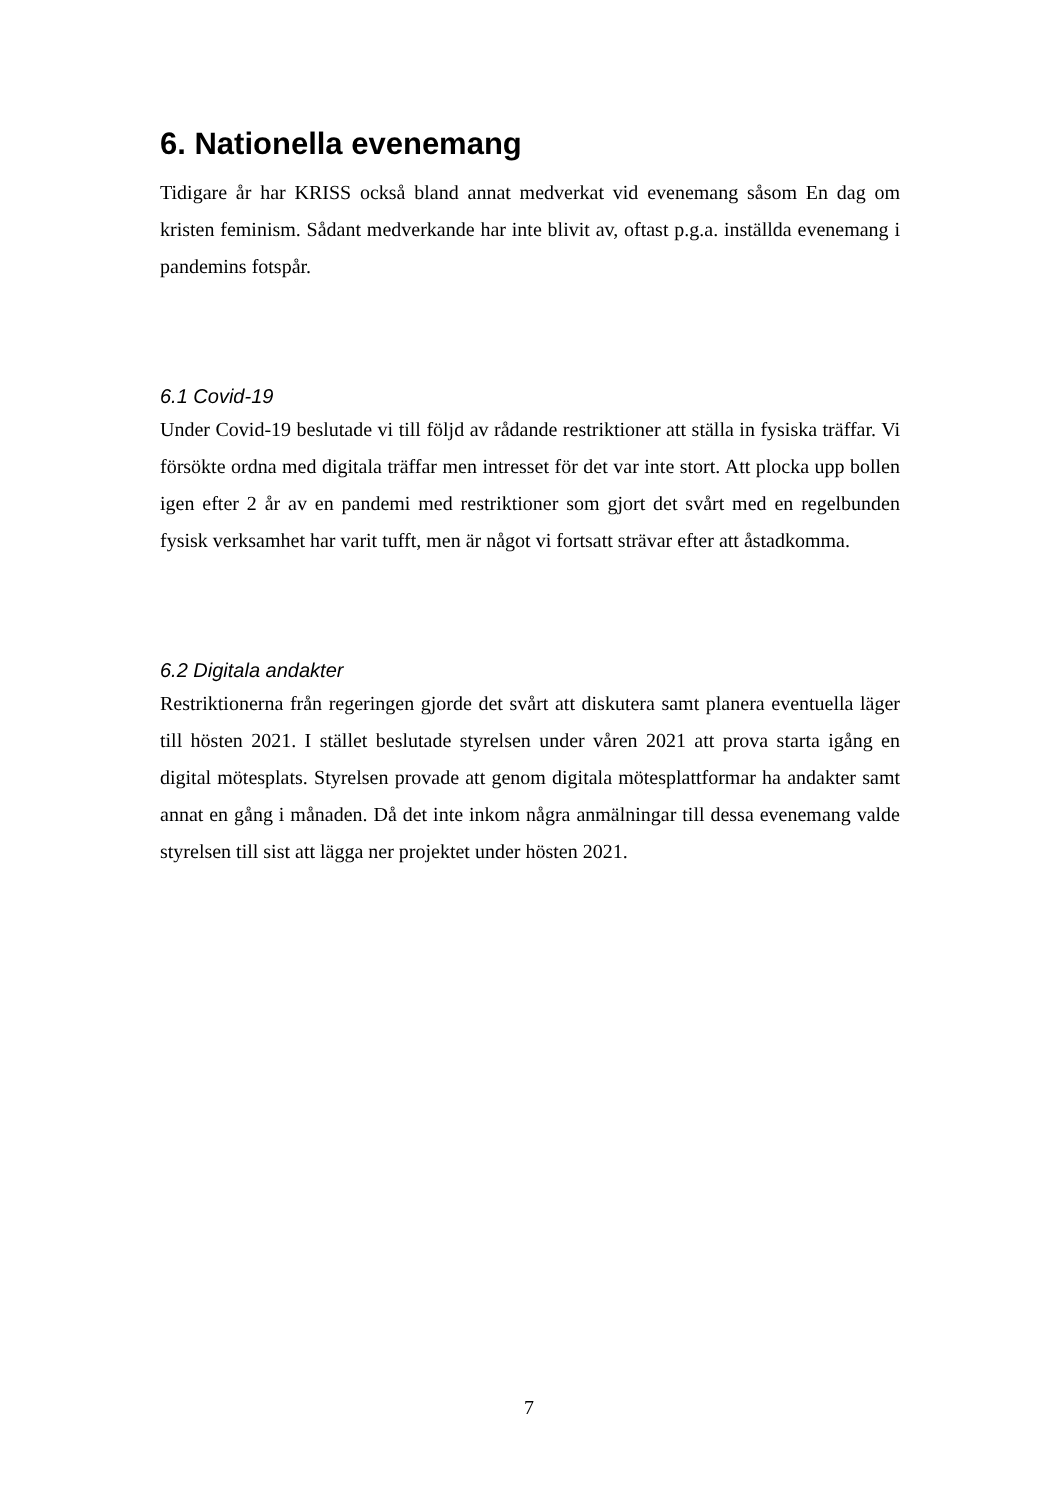6. Nationella evenemang
Tidigare år har KRISS också bland annat medverkat vid evenemang såsom En dag om kristen feminism. Sådant medverkande har inte blivit av, oftast p.g.a. inställda evenemang i pandemins fotspår.
6.1 Covid-19
Under Covid-19 beslutade vi till följd av rådande restriktioner att ställa in fysiska träffar. Vi försökte ordna med digitala träffar men intresset för det var inte stort. Att plocka upp bollen igen efter 2 år av en pandemi med restriktioner som gjort det svårt med en regelbunden fysisk verksamhet har varit tufft, men är något vi fortsatt strävar efter att åstadkomma.
6.2 Digitala andakter
Restriktionerna från regeringen gjorde det svårt att diskutera samt planera eventuella läger till hösten 2021. I stället beslutade styrelsen under våren 2021 att prova starta igång en digital mötesplats. Styrelsen provade att genom digitala mötesplattformar ha andakter samt annat en gång i månaden. Då det inte inkom några anmälningar till dessa evenemang valde styrelsen till sist att lägga ner projektet under hösten 2021.
7